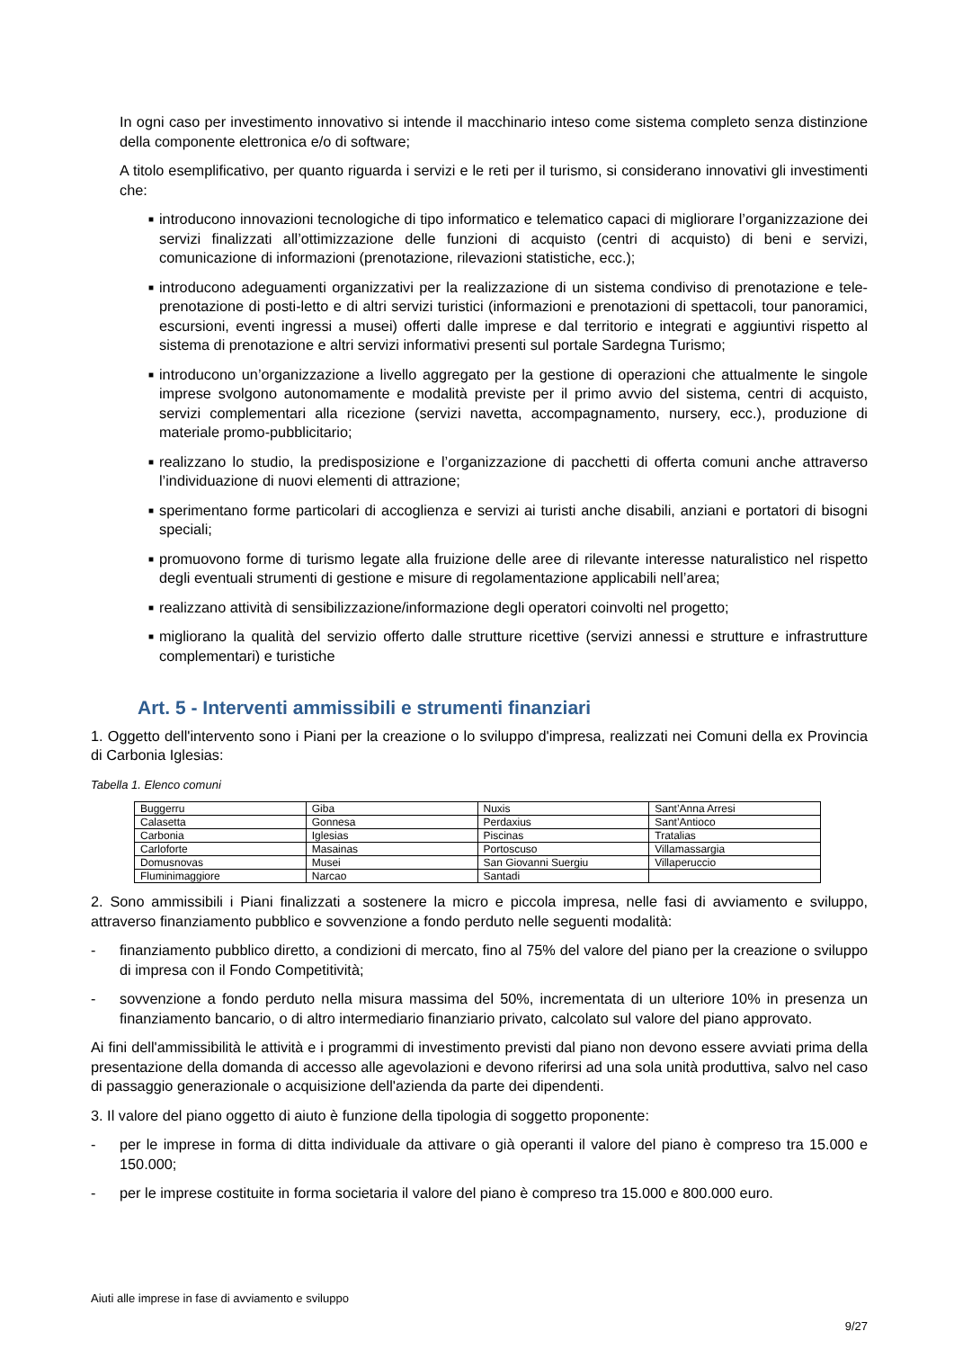In ogni caso per investimento innovativo si intende il macchinario inteso come sistema completo senza distinzione della componente elettronica e/o di software;
A titolo esemplificativo, per quanto riguarda i servizi e le reti per il turismo, si considerano innovativi gli investimenti che:
■ introducono innovazioni tecnologiche di tipo informatico e telematico capaci di migliorare l’organizzazione dei servizi finalizzati all’ottimizzazione delle funzioni di acquisto (centri di acquisto) di beni e servizi, comunicazione di informazioni (prenotazione, rilevazioni statistiche, ecc.);
■ introducono adeguamenti organizzativi per la realizzazione di un sistema condiviso di prenotazione e tele-prenotazione di posti-letto e di altri servizi turistici (informazioni e prenotazioni di spettacoli, tour panoramici, escursioni, eventi ingressi a musei) offerti dalle imprese e dal territorio e integrati e aggiuntivi rispetto al sistema di prenotazione e altri servizi informativi presenti sul portale Sardegna Turismo;
■ introducono un’organizzazione a livello aggregato per la gestione di operazioni che attualmente le singole imprese svolgono autonomamente e modalità previste per il primo avvio del sistema, centri di acquisto, servizi complementari alla ricezione (servizi navetta, accompagnamento, nursery, ecc.), produzione di materiale promo-pubblicitario;
■ realizzano lo studio, la predisposizione e l’organizzazione di pacchetti di offerta comuni anche attraverso l’individuazione di nuovi elementi di attrazione;
■ sperimentano forme particolari di accoglienza e servizi ai turisti anche disabili, anziani e portatori di bisogni speciali;
■ promuovono forme di turismo legate alla fruizione delle aree di rilevante interesse naturalistico nel rispetto degli eventuali strumenti di gestione e misure di regolamentazione applicabili nell’area;
■ realizzano attività di sensibilizzazione/informazione degli operatori coinvolti nel progetto;
■ migliorano la qualità del servizio offerto dalle strutture ricettive (servizi annessi e strutture e infrastrutture complementari) e turistiche
Art. 5 - Interventi ammissibili e strumenti finanziari
1. Oggetto dell'intervento sono i Piani per la creazione o lo sviluppo d'impresa, realizzati nei Comuni della ex Provincia di Carbonia Iglesias:
Tabella 1. Elenco comuni
| Buggerru | Giba | Nuxis | Sant’Anna Arresi |
| Calasetta | Gonnesa | Perdaxius | Sant’Antioco |
| Carbonia | Iglesias | Piscinas | Tratalias |
| Carloforte | Masainas | Portoscuso | Villamassargia |
| Domusnovas | Musei | San Giovanni Suergiu | Villaperuccio |
| Fluminimaggiore | Narcao | Santadi | |
2. Sono ammissibili i Piani finalizzati a sostenere la micro e piccola impresa, nelle fasi di avviamento e sviluppo, attraverso finanziamento pubblico e sovvenzione a fondo perduto nelle seguenti modalità:
- finanziamento pubblico diretto, a condizioni di mercato, fino al 75% del valore del piano per la creazione o sviluppo di impresa con il Fondo Competitività;
- sovvenzione a fondo perduto nella misura massima del 50%, incrementata di un ulteriore 10% in presenza un finanziamento bancario, o di altro intermediario finanziario privato, calcolato sul valore del piano approvato.
Ai fini dell'ammissibilità le attività e i programmi di investimento previsti dal piano non devono essere avviati prima della presentazione della domanda di accesso alle agevolazioni e devono riferirsi ad una sola unità produttiva, salvo nel caso di passaggio generazionale o acquisizione dell'azienda da parte dei dipendenti.
3. Il valore del piano oggetto di aiuto è funzione della tipologia di soggetto proponente:
- per le imprese in forma di ditta individuale da attivare o già operanti il valore del piano è compreso tra 15.000 e 150.000;
- per le imprese costituite in forma societaria il valore del piano è compreso tra 15.000 e 800.000 euro.
Aiuti alle imprese in fase di avviamento e sviluppo
9/27